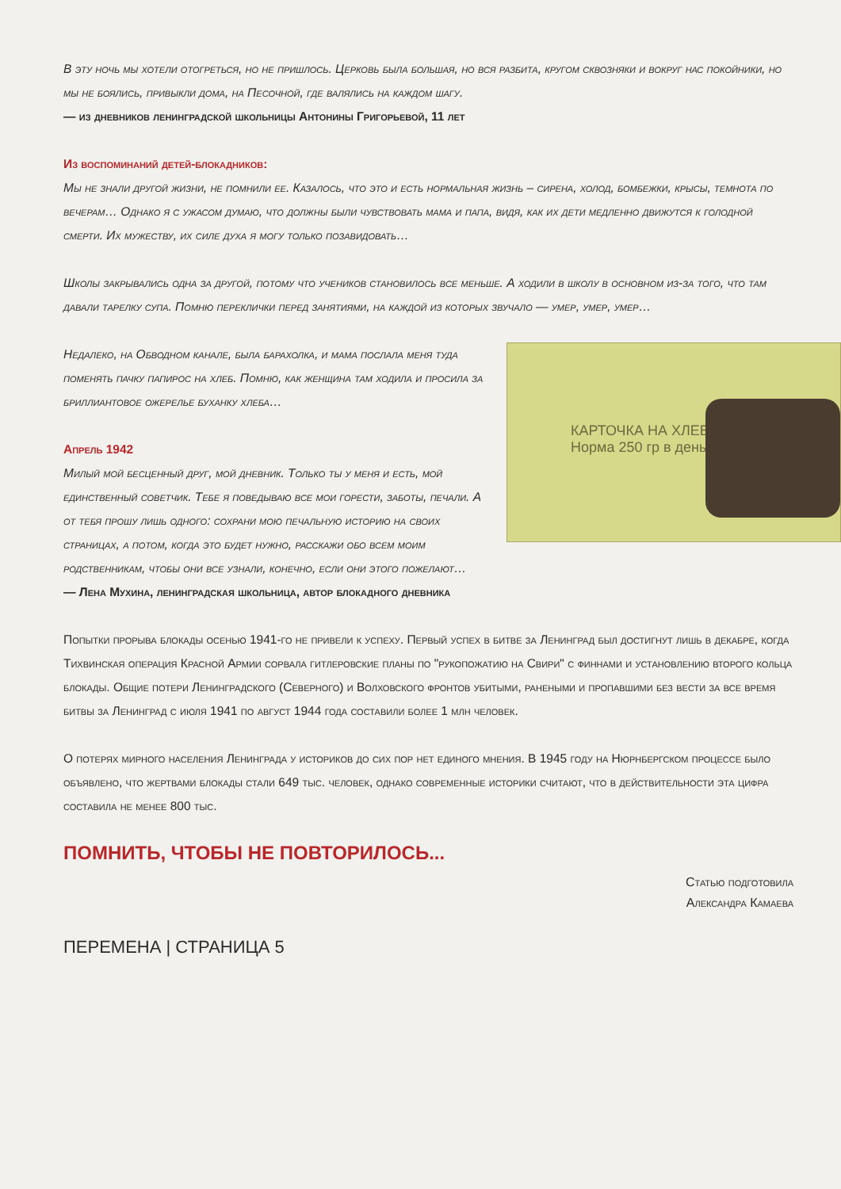В эту ночь мы хотели отогреться, но не пришлось. Церковь была большая, но вся разбита, кругом сквозняки и вокруг нас покойники, но мы не боялись, привыкли дома, на Песочной, где валялись на каждом шагу.
— из дневников ленинградской школьницы Антонины Григорьевой, 11 лет
Из воспоминаний детей-блокадников:
Мы не знали другой жизни, не помнили ее. Казалось, что это и есть нормальная жизнь – сирена, холод, бомбежки, крысы, темнота по вечерам… Однако я с ужасом думаю, что должны были чувствовать мама и папа, видя, как их дети медленно движутся к голодной смерти. Их мужеству, их силе духа я могу только позавидовать…
Школы закрывались одна за другой, потому что учеников становилось все меньше. А ходили в школу в основном из-за того, что там давали тарелку супа. Помню переклички перед занятиями, на каждой из которых звучало — умер, умер, умер…
КАРТОЧКА НА ХЛЕБ
Норма 250 гр в день
Недалеко, на Обводном канале, была барахолка, и мама послала меня туда поменять пачку папирос на хлеб. Помню, как женщина там ходила и просила за бриллиантовое ожерелье буханку хлеба…
Апрель 1942
Милый мой бесценный друг, мой дневник. Только ты у меня и есть, мой единственный советчик. Тебе я поведываю все мои горести, заботы, печали. А от тебя прошу лишь одного: сохрани мою печальную историю на своих страницах, а потом, когда это будет нужно, расскажи обо всем моим родственникам, чтобы они все узнали, конечно, если они этого пожелают…
— Лена Мухина, ленинградская школьница, автор блокадного дневника
Попытки прорыва блокады осенью 1941-го не привели к успеху. Первый успех в битве за Ленинград был достигнут лишь в декабре, когда Тихвинская операция Красной Армии сорвала гитлеровские планы по "рукопожатию на Свири" с финнами и установлению второго кольца блокады. Общие потери Ленинградского (Северного) и Волховского фронтов убитыми, ранеными и пропавшими без вести за все время битвы за Ленинград с июля 1941 по август 1944 года составили более 1 млн человек.
О потерях мирного населения Ленинграда у историков до сих пор нет единого мнения. В 1945 году на Нюрнбергском процессе было объявлено, что жертвами блокады стали 649 тыс. человек, однако современные историки считают, что в действительности эта цифра составила не менее 800 тыс.
ПОМНИТЬ, ЧТОБЫ НЕ ПОВТОРИЛОСЬ...
Статью подготовила
Александра Камаева
ПЕРЕМЕНА | СТРАНИЦА 5